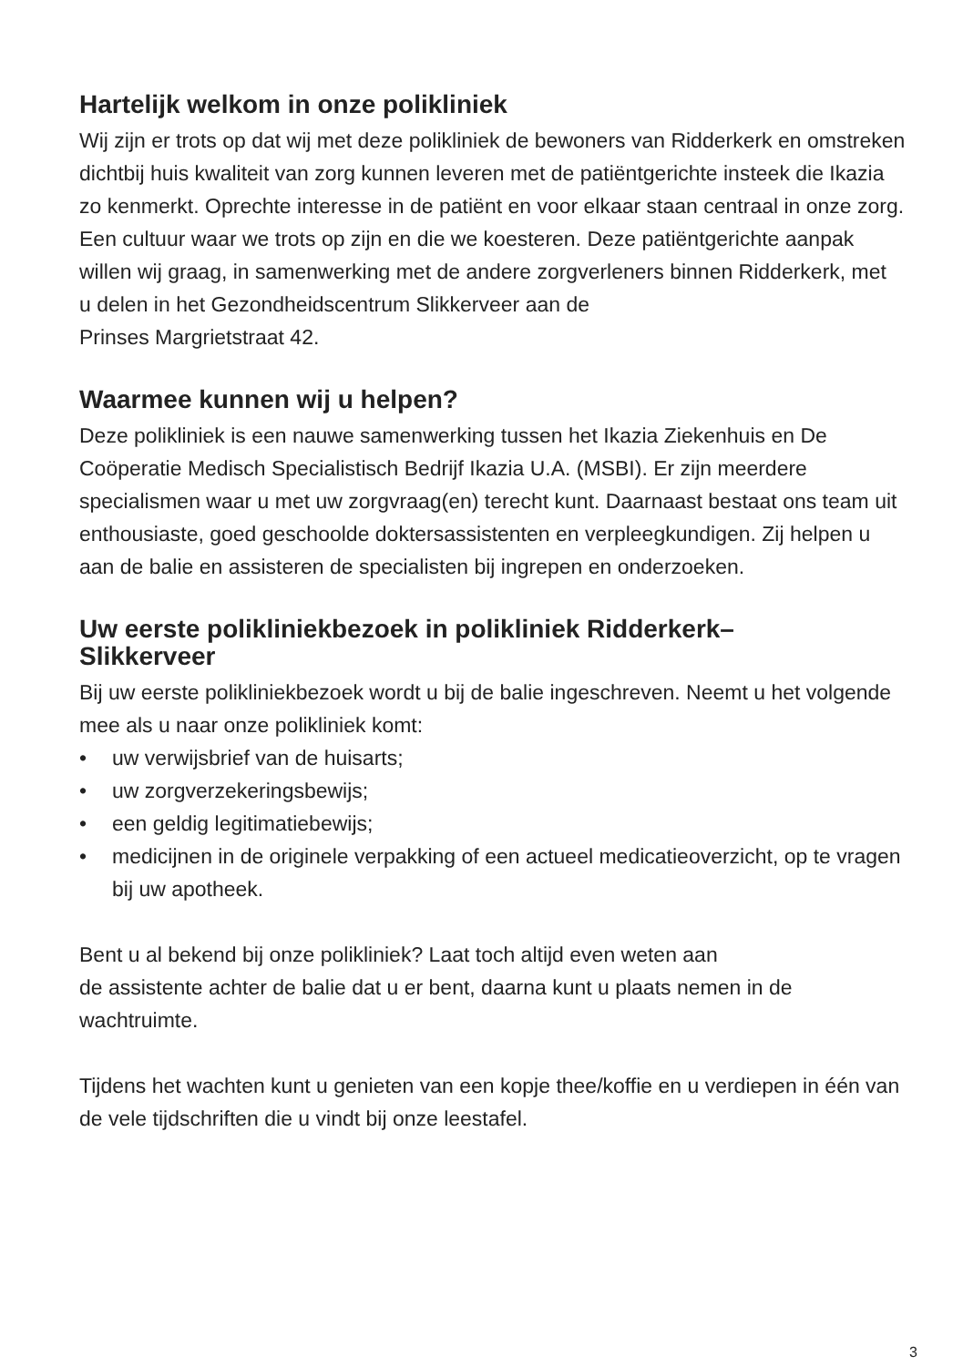Hartelijk welkom in onze polikliniek
Wij zijn er trots op dat wij met deze polikliniek de bewoners van Ridderkerk en omstreken dichtbij huis kwaliteit van zorg kunnen leveren met de patiëntgerichte insteek die Ikazia zo kenmerkt. Oprechte interesse in de patiënt en voor elkaar staan centraal in onze zorg. Een cultuur waar we trots op zijn en die we koesteren. Deze patiëntgerichte aanpak willen wij graag, in samenwerking met de andere zorgverleners binnen Ridderkerk, met
u delen in het Gezondheidscentrum Slikkerveer aan de
Prinses Margrietstraat 42.
Waarmee kunnen wij u helpen?
Deze polikliniek is een nauwe samenwerking tussen het Ikazia Ziekenhuis en De Coöperatie Medisch Specialistisch Bedrijf Ikazia U.A. (MSBI). Er zijn meerdere specialismen waar u met uw zorgvraag(en) terecht kunt. Daarnaast bestaat ons team uit enthousiaste, goed geschoolde doktersassistenten en verpleegkundigen. Zij helpen u aan de balie en assisteren de specialisten bij ingrepen en onderzoeken.
Uw eerste polikliniekbezoek in polikliniek Ridderkerk–
Slikkerveer
Bij uw eerste polikliniekbezoek wordt u bij de balie ingeschreven. Neemt u het volgende mee als u naar onze polikliniek komt:
• uw verwijsbrief van de huisarts;
• uw zorgverzekeringsbewijs;
• een geldig legitimatiebewijs;
• medicijnen in de originele verpakking of een actueel medicatieoverzicht, op te vragen bij uw apotheek.
Bent u al bekend bij onze polikliniek? Laat toch altijd even weten aan
de assistente achter de balie dat u er bent, daarna kunt u plaats nemen in de wachtruimte.
Tijdens het wachten kunt u genieten van een kopje thee/koffie en u verdiepen in één van de vele tijdschriften die u vindt bij onze leestafel.
3